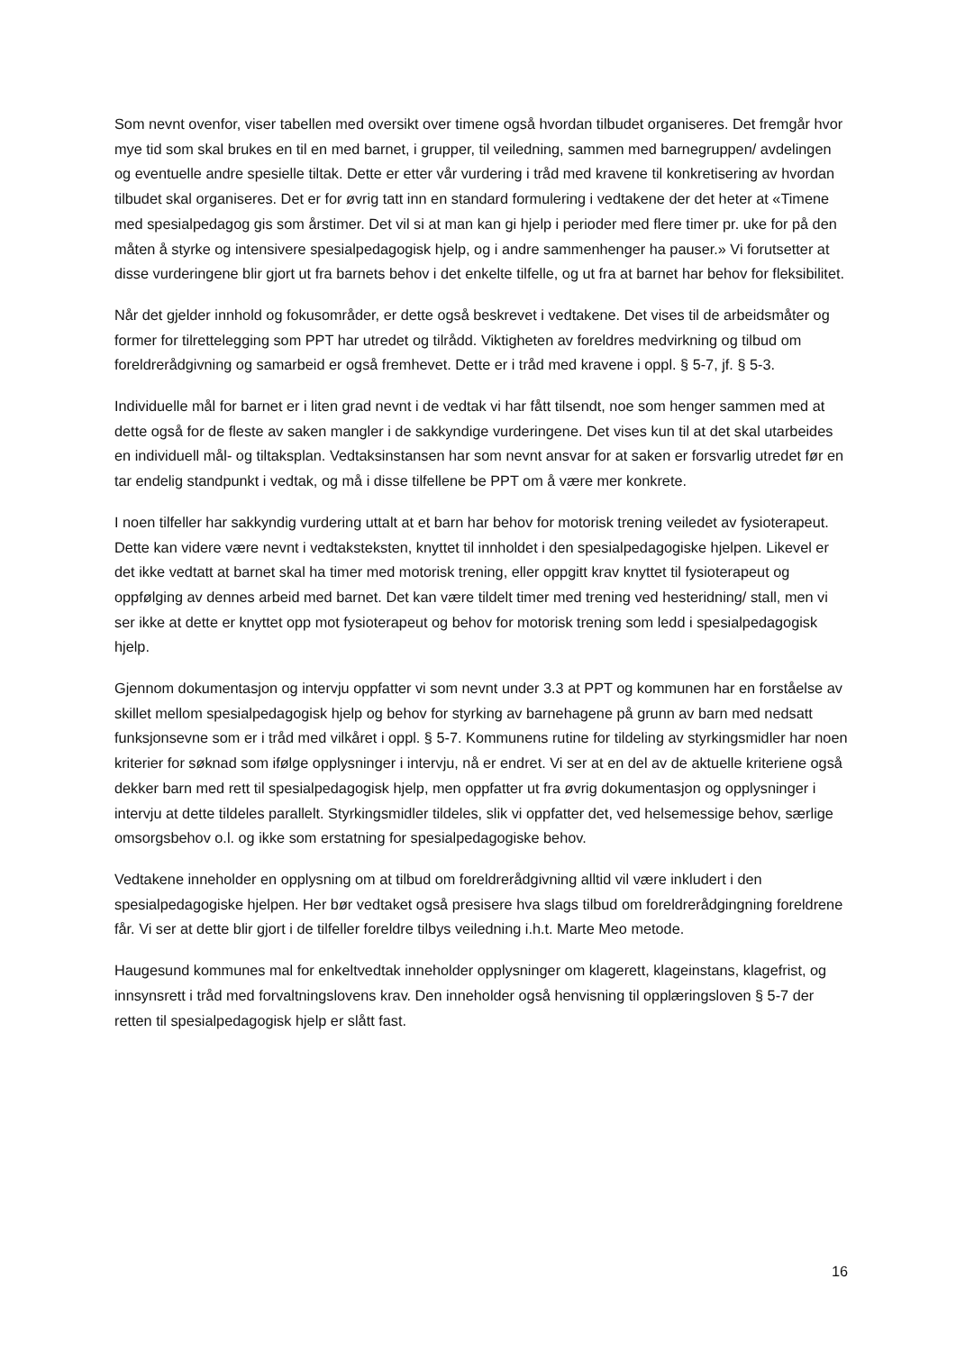Som nevnt ovenfor, viser tabellen med oversikt over timene også hvordan tilbudet organiseres. Det fremgår hvor mye tid som skal brukes en til en med barnet, i grupper, til veiledning, sammen med barnegruppen/ avdelingen og eventuelle andre spesielle tiltak. Dette er etter vår vurdering i tråd med kravene til konkretisering av hvordan tilbudet skal organiseres. Det er for øvrig tatt inn en standard formulering i vedtakene der det heter at «Timene med spesialpedagog gis som årstimer. Det vil si at man kan gi hjelp i perioder med flere timer pr. uke for på den måten å styrke og intensivere spesialpedagogisk hjelp, og i andre sammenhenger ha pauser.» Vi forutsetter at disse vurderingene blir gjort ut fra barnets behov i det enkelte tilfelle, og ut fra at barnet har behov for fleksibilitet.
Når det gjelder innhold og fokusområder, er dette også beskrevet i vedtakene. Det vises til de arbeidsmåter og former for tilrettelegging som PPT har utredet og tilrådd. Viktigheten av foreldres medvirkning og tilbud om foreldrerådgivning og samarbeid er også fremhevet. Dette er i tråd med kravene i oppl. § 5-7, jf. § 5-3.
Individuelle mål for barnet er i liten grad nevnt i de vedtak vi har fått tilsendt, noe som henger sammen med at dette også for de fleste av saken mangler i de sakkyndige vurderingene. Det vises kun til at det skal utarbeides en individuell mål- og tiltaksplan. Vedtaksinstansen har som nevnt ansvar for at saken er forsvarlig utredet før en tar endelig standpunkt i vedtak, og må i disse tilfellene be PPT om å være mer konkrete.
I noen tilfeller har sakkyndig vurdering uttalt at et barn har behov for motorisk trening veiledet av fysioterapeut. Dette kan videre være nevnt i vedtaksteksten, knyttet til innholdet i den spesialpedagogiske hjelpen. Likevel er det ikke vedtatt at barnet skal ha timer med motorisk trening, eller oppgitt krav knyttet til fysioterapeut og oppfølging av dennes arbeid med barnet. Det kan være tildelt timer med trening ved hesteridning/ stall, men vi ser ikke at dette er knyttet opp mot fysioterapeut og behov for motorisk trening som ledd i spesialpedagogisk hjelp.
Gjennom dokumentasjon og intervju oppfatter vi som nevnt under 3.3 at PPT og kommunen har en forståelse av skillet mellom spesialpedagogisk hjelp og behov for styrking av barnehagene på grunn av barn med nedsatt funksjonsevne som er i tråd med vilkåret i oppl. § 5-7. Kommunens rutine for tildeling av styrkingsmidler har noen kriterier for søknad som ifølge opplysninger i intervju, nå er endret. Vi ser at en del av de aktuelle kriteriene også dekker barn med rett til spesialpedagogisk hjelp, men oppfatter ut fra øvrig dokumentasjon og opplysninger i intervju at dette tildeles parallelt. Styrkingsmidler tildeles, slik vi oppfatter det, ved helsemessige behov, særlige omsorgsbehov o.l. og ikke som erstatning for spesialpedagogiske behov.
Vedtakene inneholder en opplysning om at tilbud om foreldrerådgivning alltid vil være inkludert i den spesialpedagogiske hjelpen. Her bør vedtaket også presisere hva slags tilbud om foreldrerådgingning foreldrene får. Vi ser at dette blir gjort i de tilfeller foreldre tilbys veiledning i.h.t. Marte Meo metode.
Haugesund kommunes mal for enkeltvedtak inneholder opplysninger om klagerett, klageinstans, klagefrist, og innsynsrett i tråd med forvaltningslovens krav. Den inneholder også henvisning til opplæringsloven § 5-7 der retten til spesialpedagogisk hjelp er slått fast.
16